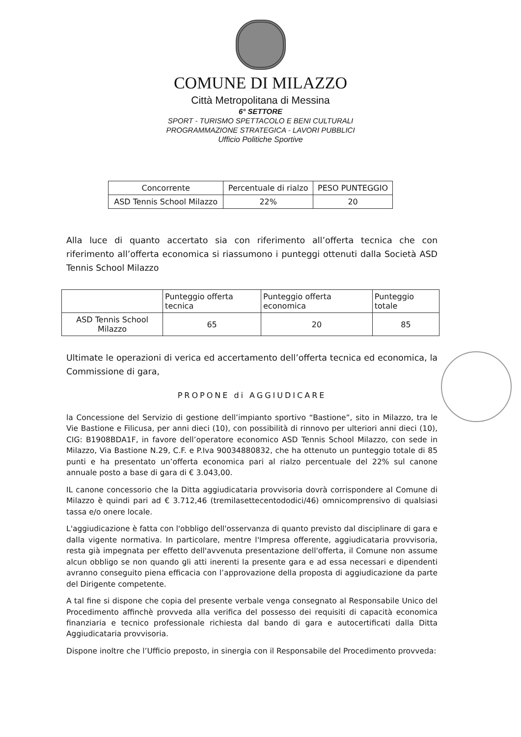COMUNE DI MILAZZO
Città Metropolitana di Messina
6° SETTORE
SPORT - TURISMO SPETTACOLO E BENI CULTURALI
PROGRAMMAZIONE STRATEGICA - LAVORI PUBBLICI
Ufficio Politiche Sportive
| Concorrente | Percentuale di rialzo | PESO PUNTEGGIO |
| --- | --- | --- |
| ASD Tennis School Milazzo | 22% | 20 |
Alla luce di quanto accertato sia con riferimento all’offerta tecnica che con riferimento all’offerta economica si riassumono i punteggi ottenuti dalla Società ASD Tennis School Milazzo
| | Punteggio offerta tecnica | Punteggio offerta economica | Punteggio totale |
| --- | --- | --- | --- |
| ASD Tennis School Milazzo | 65 | 20 | 85 |
Ultimate le operazioni di verica ed accertamento dell’offerta tecnica ed economica, la Commissione di gara,
PROPONE di AGGIUDICARE
la Concessione del Servizio di gestione dell’impianto sportivo “Bastione”, sito in Milazzo, tra le Vie Bastione e Filicusa, per anni dieci (10), con possibilità di rinnovo per ulteriori anni dieci (10), CIG: B1908BDA1F, in favore dell’operatore economico ASD Tennis School Milazzo, con sede in Milazzo, Via Bastione N.29, C.F. e P.Iva 90034880832, che ha ottenuto un punteggio totale di 85 punti e ha presentato un’offerta economica pari al rialzo percentuale del 22% sul canone annuale posto a base di gara di € 3.043,00.
IL canone concessorio che la Ditta aggiudicataria provvisoria dovrà corrispondere al Comune di Milazzo è quindi pari ad € 3.712,46 (tremilasettecentododici/46) omnicomprensivo di qualsiasi tassa e/o onere locale.
L'aggiudicazione è fatta con l'obbligo dell'osservanza di quanto previsto dal disciplinare di gara e dalla vigente normativa. In particolare, mentre l'Impresa offerente, aggiudicataria provvisoria, resta già impegnata per effetto dell'avvenuta presentazione dell'offerta, il Comune non assume alcun obbligo se non quando gli atti inerenti la presente gara e ad essa necessari e dipendenti avranno conseguito piena efficacia con l’approvazione della proposta di aggiudicazione da parte del Dirigente competente.
A tal fine si dispone che copia del presente verbale venga consegnato al Responsabile Unico del Procedimento affinchè provveda alla verifica del possesso dei requisiti di capacità economica finanziaria e tecnico professionale richiesta dal bando di gara e autocertificati dalla Ditta Aggiudicataria provvisoria.
Dispone inoltre che l’Ufficio preposto, in sinergia con il Responsabile del Procedimento provveda: